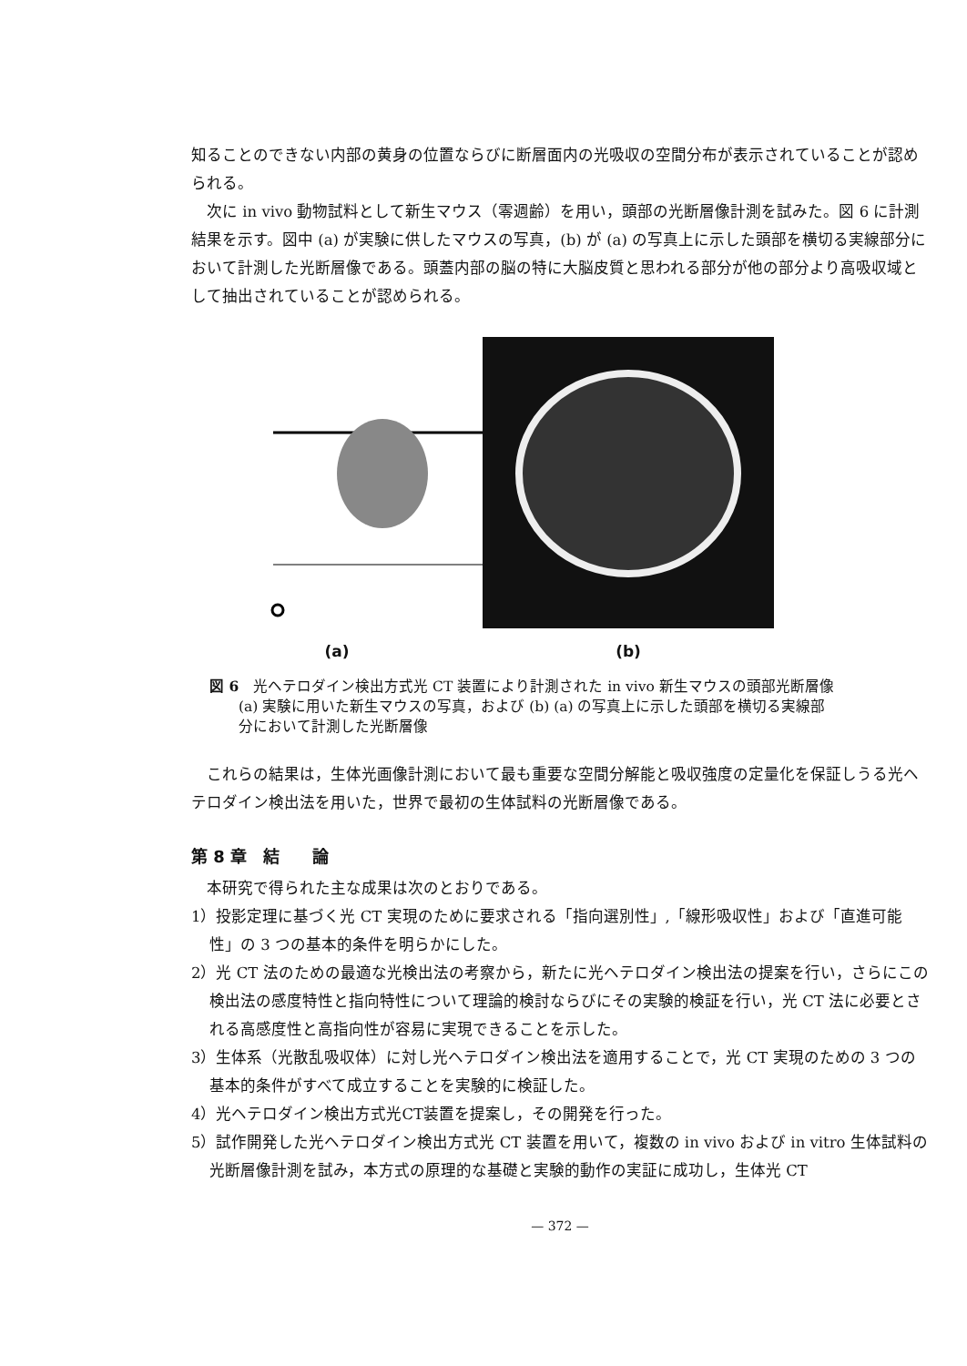知ることのできない内部の黄身の位置ならびに断層面内の光吸収の空間分布が表示されていることが認められる。
次に in vivo 動物試料として新生マウス（零週齢）を用い，頭部の光断層像計測を試みた。図 6 に計測結果を示す。図中 (a) が実験に供したマウスの写真，(b) が (a) の写真上に示した頭部を横切る実線部分において計測した光断層像である。頭蓋内部の脳の特に大脳皮質と思われる部分が他の部分より高吸収域として抽出されていることが認められる。
(a)
(b)
図 6　光ヘテロダイン検出方式光 CT 装置により計測された in vivo 新生マウスの頭部光断層像
　　(a) 実験に用いた新生マウスの写真，および (b) (a) の写真上に示した頭部を横切る実線部
　　分において計測した光断層像
これらの結果は，生体光画像計測において最も重要な空間分解能と吸収強度の定量化を保証しうる光ヘテロダイン検出法を用いた，世界で最初の生体試料の光断層像である。
第 8 章　結　　論
本研究で得られた主な成果は次のとおりである。
1）投影定理に基づく光 CT 実現のために要求される「指向選別性」,「線形吸収性」および「直進可能性」の 3 つの基本的条件を明らかにした。
2）光 CT 法のための最適な光検出法の考察から，新たに光ヘテロダイン検出法の提案を行い，さらにこの検出法の感度特性と指向特性について理論的検討ならびにその実験的検証を行い，光 CT 法に必要とされる高感度性と高指向性が容易に実現できることを示した。
3）生体系（光散乱吸収体）に対し光ヘテロダイン検出法を適用することで，光 CT 実現のための 3 つの基本的条件がすべて成立することを実験的に検証した。
4）光ヘテロダイン検出方式光CT装置を提案し，その開発を行った。
5）試作開発した光ヘテロダイン検出方式光 CT 装置を用いて，複数の in vivo および in vitro 生体試料の光断層像計測を試み，本方式の原理的な基礎と実験的動作の実証に成功し，生体光 CT
— 372 —